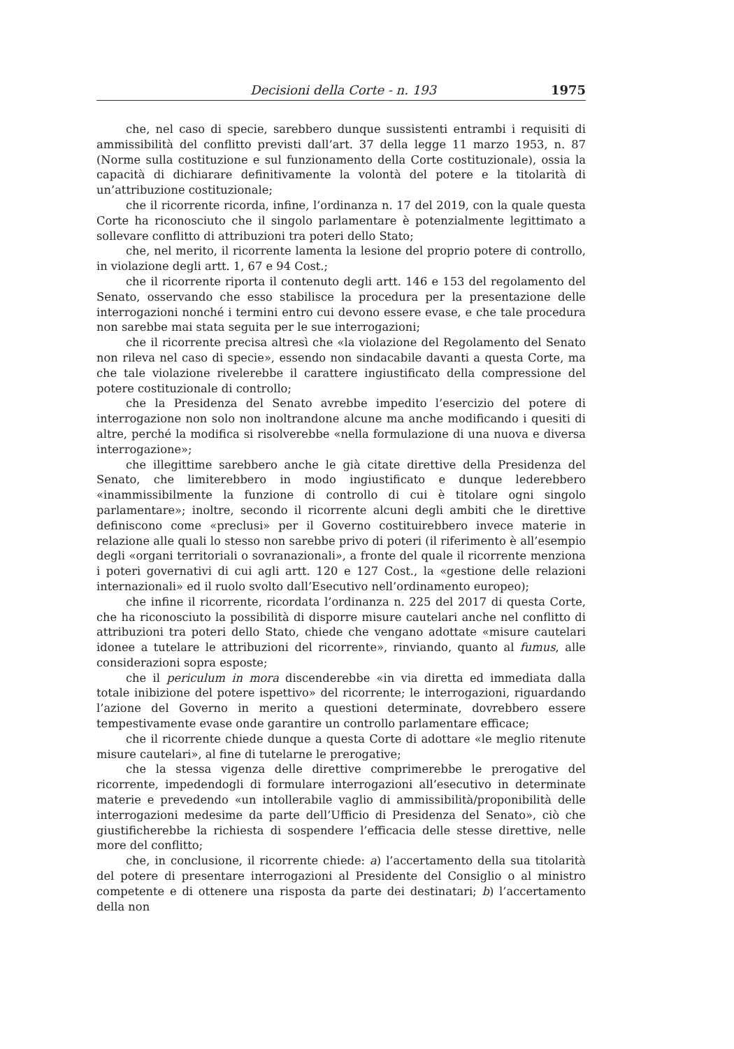Decisioni della Corte - n. 193 1975
che, nel caso di specie, sarebbero dunque sussistenti entrambi i requisiti di ammissibilità del conflitto previsti dall’art. 37 della legge 11 marzo 1953, n. 87 (Norme sulla costituzione e sul funzionamento della Corte costituzionale), ossia la capacità di dichiarare definitivamente la volontà del potere e la titolarità di un’attribuzione costituzionale;
che il ricorrente ricorda, infine, l’ordinanza n. 17 del 2019, con la quale questa Corte ha riconosciuto che il singolo parlamentare è potenzialmente legittimato a sollevare conflitto di attribuzioni tra poteri dello Stato;
che, nel merito, il ricorrente lamenta la lesione del proprio potere di controllo, in violazione degli artt. 1, 67 e 94 Cost.;
che il ricorrente riporta il contenuto degli artt. 146 e 153 del regolamento del Senato, osservando che esso stabilisce la procedura per la presentazione delle interrogazioni nonché i termini entro cui devono essere evase, e che tale procedura non sarebbe mai stata seguita per le sue interrogazioni;
che il ricorrente precisa altresì che «la violazione del Regolamento del Senato non rileva nel caso di specie», essendo non sindacabile davanti a questa Corte, ma che tale violazione rivelerebbe il carattere ingiustificato della compressione del potere costituzionale di controllo;
che la Presidenza del Senato avrebbe impedito l’esercizio del potere di interrogazione non solo non inoltrandone alcune ma anche modificando i quesiti di altre, perché la modifica si risolverebbe «nella formulazione di una nuova e diversa interrogazione»;
che illegittime sarebbero anche le già citate direttive della Presidenza del Senato, che limiterebbero in modo ingiustificato e dunque lederebbero «inammissibilmente la funzione di controllo di cui è titolare ogni singolo parlamentare»; inoltre, secondo il ricorrente alcuni degli ambiti che le direttive definiscono come «preclusi» per il Governo costituirebbero invece materie in relazione alle quali lo stesso non sarebbe privo di poteri (il riferimento è all’esempio degli «organi territoriali o sovranazionali», a fronte del quale il ricorrente menziona i poteri governativi di cui agli artt. 120 e 127 Cost., la «gestione delle relazioni internazionali» ed il ruolo svolto dall’Esecutivo nell’ordinamento europeo);
che infine il ricorrente, ricordata l’ordinanza n. 225 del 2017 di questa Corte, che ha riconosciuto la possibilità di disporre misure cautelari anche nel conflitto di attribuzioni tra poteri dello Stato, chiede che vengano adottate «misure cautelari idonee a tutelare le attribuzioni del ricorrente», rinviando, quanto al fumus, alle considerazioni sopra esposte;
che il periculum in mora discenderebbe «in via diretta ed immediata dalla totale inibizione del potere ispettivo» del ricorrente; le interrogazioni, riguardando l’azione del Governo in merito a questioni determinate, dovrebbero essere tempestivamente evase onde garantire un controllo parlamentare efficace;
che il ricorrente chiede dunque a questa Corte di adottare «le meglio ritenute misure cautelari», al fine di tutelarne le prerogative;
che la stessa vigenza delle direttive comprimerebbe le prerogative del ricorrente, impedendogli di formulare interrogazioni all’esecutivo in determinate materie e prevedendo «un intollerabile vaglio di ammissibilità/proponibilità delle interrogazioni medesime da parte dell’Ufficio di Presidenza del Senato», ciò che giustificherebbe la richiesta di sospendere l’efficacia delle stesse direttive, nelle more del conflitto;
che, in conclusione, il ricorrente chiede: a) l’accertamento della sua titolarità del potere di presentare interrogazioni al Presidente del Consiglio o al ministro competente e di ottenere una risposta da parte dei destinatari; b) l’accertamento della non